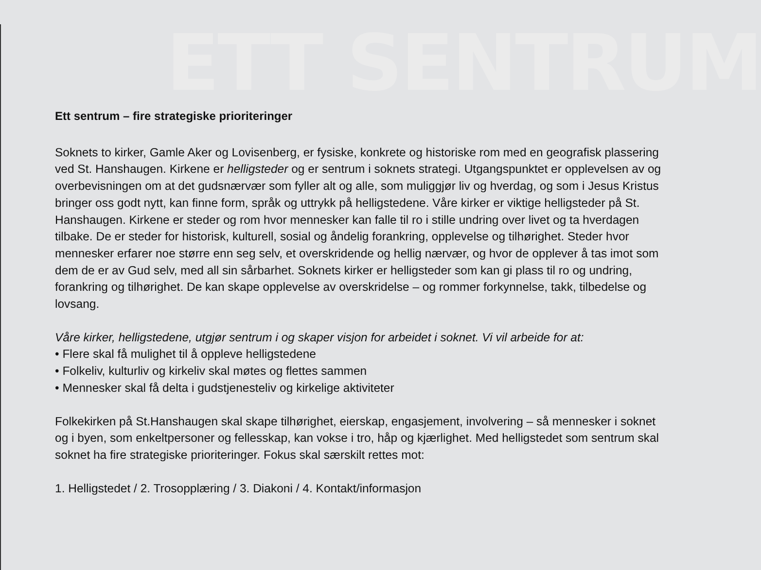ETT SENTRUM
Ett sentrum – fire strategiske prioriteringer
Soknets to kirker, Gamle Aker og Lovisenberg, er fysiske, konkrete og historiske rom med en geografisk plassering ved St. Hanshaugen. Kirkene er helligsteder og er sentrum i soknets strategi. Utgangspunktet er opplevelsen av og overbevisningen om at det gudsnærvær som fyller alt og alle, som muliggjør liv og hverdag, og som i Jesus Kristus bringer oss godt nytt, kan finne form, språk og uttrykk på helligstedene. Våre kirker er viktige helligsteder på St. Hanshaugen. Kirkene er steder og rom hvor mennesker kan falle til ro i stille undring over livet og ta hverdagen tilbake. De er steder for historisk, kulturell, sosial og åndelig forankring, opplevelse og tilhørighet. Steder hvor mennesker erfarer noe større enn seg selv, et overskridende og hellig nærvær, og hvor de opplever å tas imot som dem de er av Gud selv, med all sin sårbarhet. Soknets kirker er helligsteder som kan gi plass til ro og undring, forankring og tilhørighet. De kan skape opplevelse av overskridelse – og rommer forkynnelse, takk, tilbedelse og lovsang.
Våre kirker, helligstedene, utgjør sentrum i og skaper visjon for arbeidet i soknet. Vi vil arbeide for at:
• Flere skal få mulighet til å oppleve helligstedene
• Folkeliv, kulturliv og kirkeliv skal møtes og flettes sammen
• Mennesker skal få delta i gudstjenesteliv og kirkelige aktiviteter
Folkekirken på St.Hanshaugen skal skape tilhørighet, eierskap, engasjement, involvering – så mennesker i soknet og i byen, som enkeltpersoner og fellesskap, kan vokse i tro, håp og kjærlighet. Med helligstedet som sentrum skal soknet ha fire strategiske prioriteringer. Fokus skal særskilt rettes mot:
1. Helligstedet / 2. Trosopplæring / 3. Diakoni / 4. Kontakt/informasjon